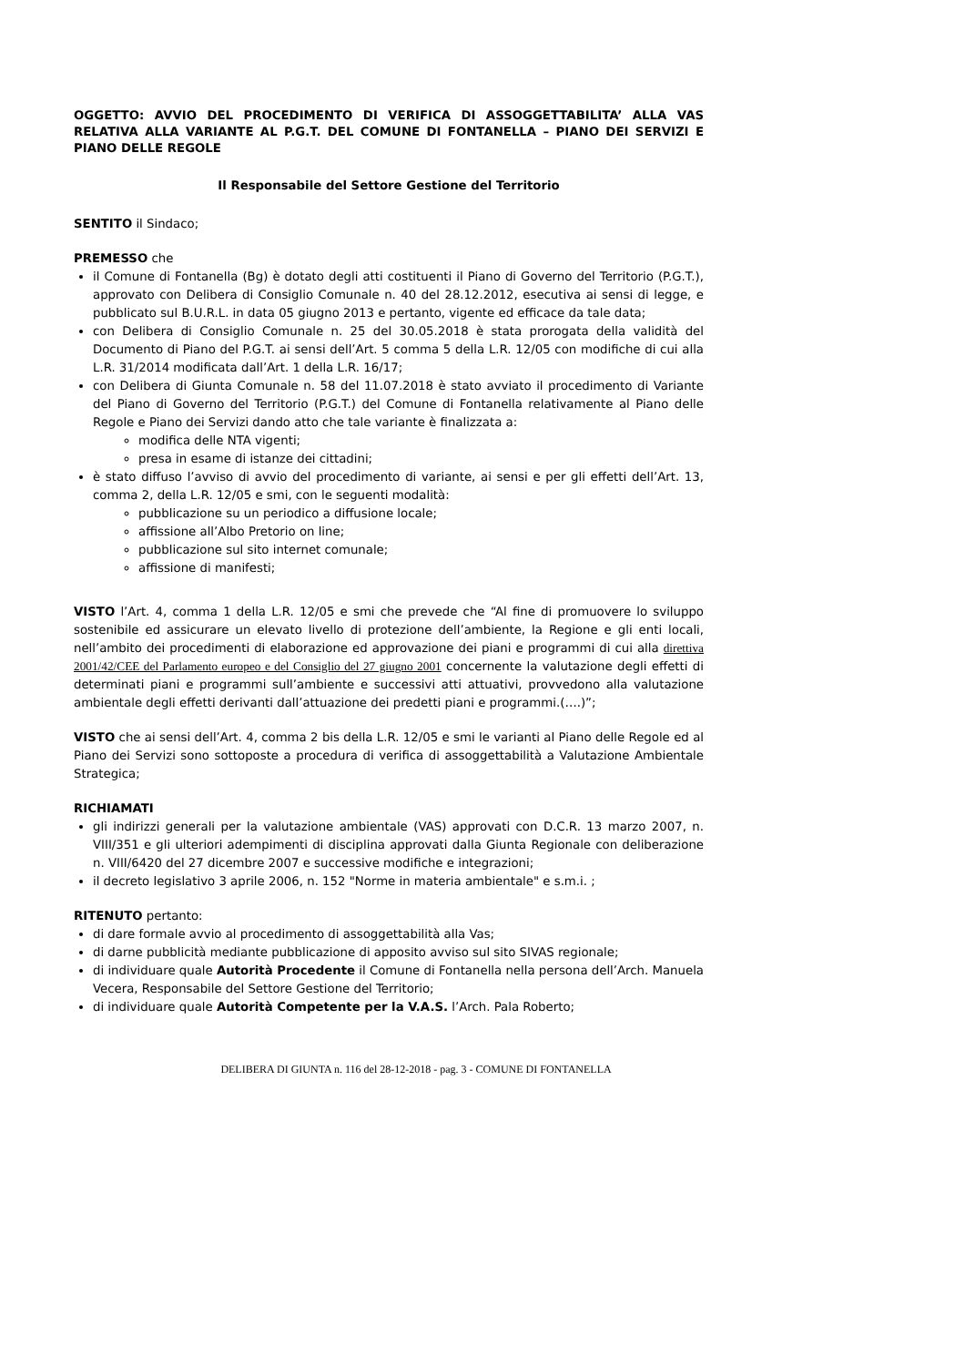OGGETTO: AVVIO DEL PROCEDIMENTO DI VERIFICA DI ASSOGGETTABILITA’ ALLA VAS RELATIVA ALLA VARIANTE AL P.G.T. DEL COMUNE DI FONTANELLA – PIANO DEI SERVIZI E PIANO DELLE REGOLE
Il Responsabile del Settore Gestione del Territorio
SENTITO il Sindaco;
PREMESSO che
il Comune di Fontanella (Bg) è dotato degli atti costituenti il Piano di Governo del Territorio (P.G.T.), approvato con Delibera di Consiglio Comunale n. 40 del 28.12.2012, esecutiva ai sensi di legge, e pubblicato sul B.U.R.L. in data 05 giugno 2013 e pertanto, vigente ed efficace da tale data;
con Delibera di Consiglio Comunale n. 25 del 30.05.2018 è stata prorogata della validità del Documento di Piano del P.G.T. ai sensi dell’Art. 5 comma 5 della L.R. 12/05 con modifiche di cui alla L.R. 31/2014 modificata dall’Art. 1 della L.R. 16/17;
con Delibera di Giunta Comunale n. 58 del 11.07.2018 è stato avviato il procedimento di Variante del Piano di Governo del Territorio (P.G.T.) del Comune di Fontanella relativamente al Piano delle Regole e Piano dei Servizi dando atto che tale variante è finalizzata a:
modifica delle NTA vigenti;
presa in esame di istanze dei cittadini;
è stato diffuso l’avviso di avvio del procedimento di variante, ai sensi e per gli effetti dell’Art. 13, comma 2, della L.R. 12/05 e smi, con le seguenti modalità:
pubblicazione su un periodico a diffusione locale;
affissione all’Albo Pretorio on line;
pubblicazione sul sito internet comunale;
affissione di manifesti;
VISTO l’Art. 4, comma 1 della L.R. 12/05 e smi che prevede che “Al fine di promuovere lo sviluppo sostenibile ed assicurare un elevato livello di protezione dell’ambiente, la Regione e gli enti locali, nell’ambito dei procedimenti di elaborazione ed approvazione dei piani e programmi di cui alla direttiva 2001/42/CEE del Parlamento europeo e del Consiglio del 27 giugno 2001 concernente la valutazione degli effetti di determinati piani e programmi sull’ambiente e successivi atti attuativi, provvedono alla valutazione ambientale degli effetti derivanti dall’attuazione dei predetti piani e programmi.(….)”;
VISTO che ai sensi dell’Art. 4, comma 2 bis della L.R. 12/05 e smi le varianti al Piano delle Regole ed al Piano dei Servizi sono sottoposte a procedura di verifica di assoggettabilità a Valutazione Ambientale Strategica;
RICHIAMATI
gli indirizzi generali per la valutazione ambientale (VAS) approvati con D.C.R. 13 marzo 2007, n. VIII/351 e gli ulteriori adempimenti di disciplina approvati dalla Giunta Regionale con deliberazione n. VIII/6420 del 27 dicembre 2007 e successive modifiche e integrazioni;
il decreto legislativo 3 aprile 2006, n. 152 "Norme in materia ambientale" e s.m.i. ;
RITENUTO pertanto:
di dare formale avvio al procedimento di assoggettabilità alla Vas;
di darne pubblicità mediante pubblicazione di apposito avviso sul sito SIVAS regionale;
di individuare quale Autorità Procedente il Comune di Fontanella nella persona dell’Arch. Manuela Vecera, Responsabile del Settore Gestione del Territorio;
di individuare quale Autorità Competente per la V.A.S. l’Arch. Pala Roberto;
DELIBERA DI GIUNTA n. 116 del 28-12-2018 - pag. 3 - COMUNE DI FONTANELLA